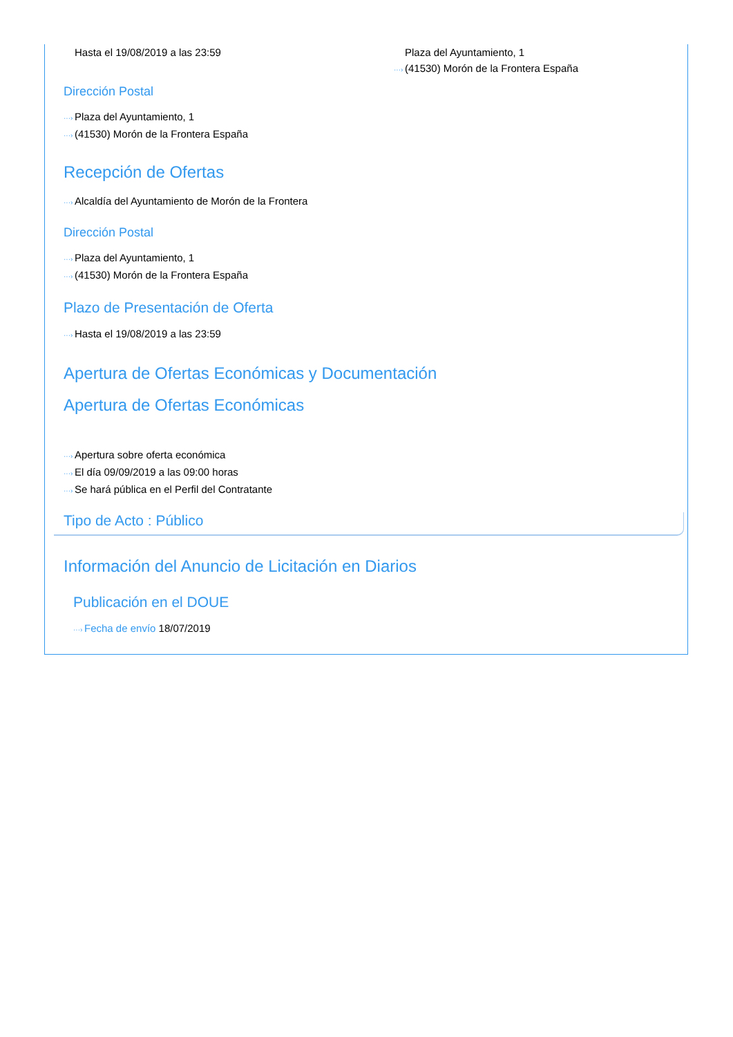Hasta el 19/08/2019 a las 23:59 Plaza del Ayuntamiento, 1
···› (41530) Morón de la Frontera España
Dirección Postal
···› Plaza del Ayuntamiento, 1
···› (41530) Morón de la Frontera España
Recepción de Ofertas
···› Alcaldía del Ayuntamiento de Morón de la Frontera
Dirección Postal
···› Plaza del Ayuntamiento, 1
···› (41530) Morón de la Frontera España
Plazo de Presentación de Oferta
···› Hasta el 19/08/2019 a las 23:59
Apertura de Ofertas Económicas y Documentación
Apertura de Ofertas Económicas
···› Apertura sobre oferta económica
···› El día 09/09/2019 a las 09:00 horas
···› Se hará pública en el Perfil del Contratante
Tipo de Acto : Público
Información del Anuncio de Licitación en Diarios
Publicación en el DOUE
···› Fecha de envío 18/07/2019